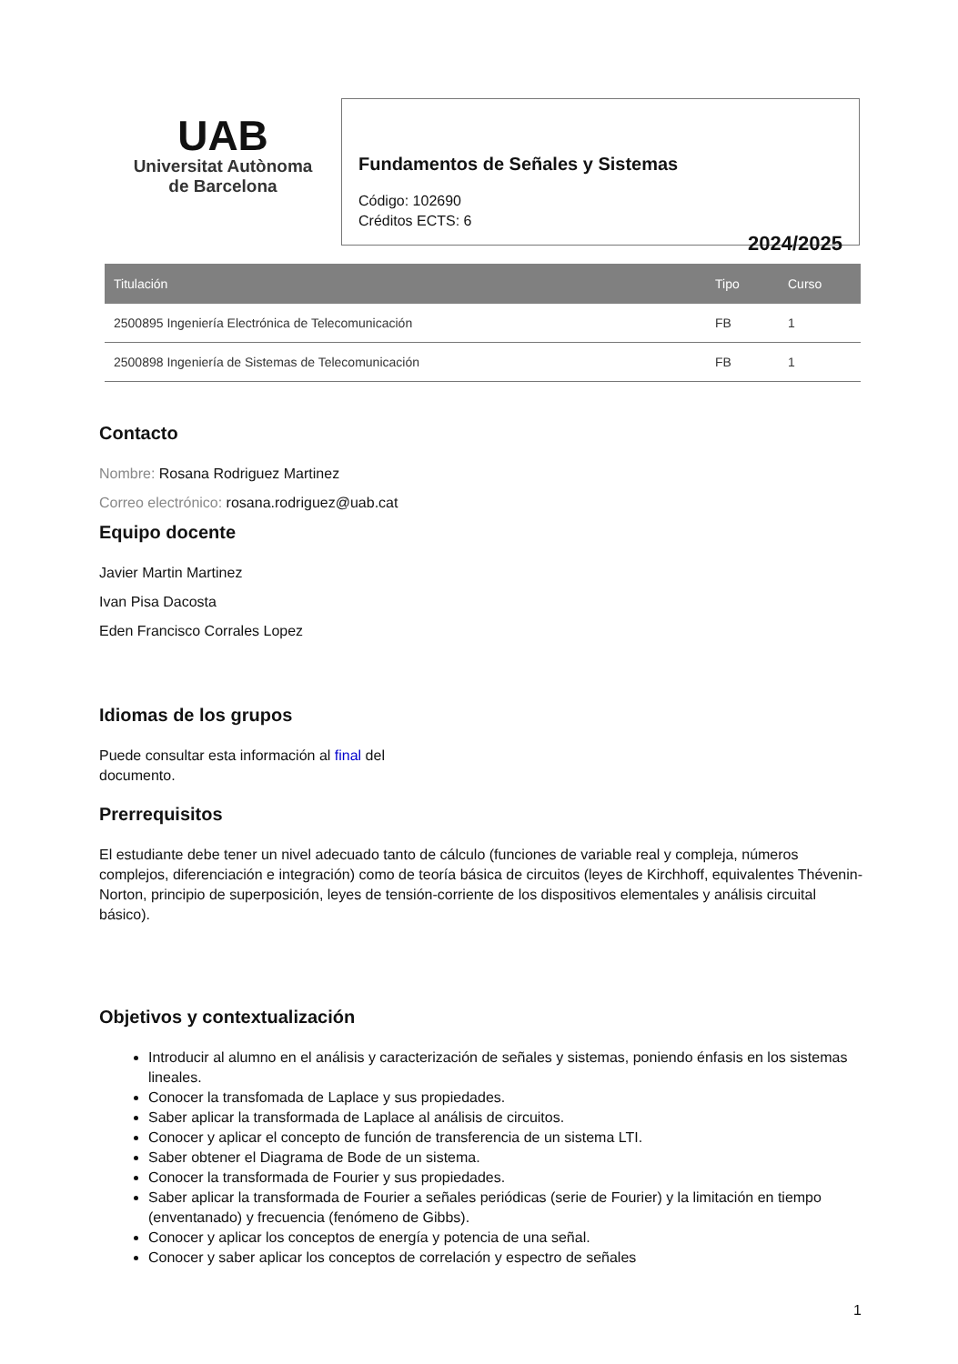UAB
Universitat Autònoma
de Barcelona
Fundamentos de Señales y Sistemas
Código: 102690
Créditos ECTS: 6
2024/2025
| Titulación | Tipo | Curso |
| --- | --- | --- |
| 2500895 Ingeniería Electrónica de Telecomunicación | FB | 1 |
| 2500898 Ingeniería de Sistemas de Telecomunicación | FB | 1 |
Contacto
Nombre: Rosana Rodriguez Martinez
Correo electrónico: rosana.rodriguez@uab.cat
Equipo docente
Javier Martin Martinez
Ivan Pisa Dacosta
Eden Francisco Corrales Lopez
Idiomas de los grupos
Puede consultar esta información al final del
documento.
Prerrequisitos
El estudiante debe tener un nivel adecuado tanto de cálculo (funciones de variable real y compleja, números complejos, diferenciación e integración) como de teoría básica de circuitos (leyes de Kirchhoff, equivalentes Thévenin-Norton, principio de superposición, leyes de tensión-corriente de los dispositivos elementales y análisis circuital básico).
Objetivos y contextualización
Introducir al alumno en el análisis y caracterización de señales y sistemas, poniendo énfasis en los sistemas lineales.
Conocer la transfomada de Laplace y sus propiedades.
Saber aplicar la transformada de Laplace al análisis de circuitos.
Conocer y aplicar el concepto de función de transferencia de un sistema LTI.
Saber obtener el Diagrama de Bode de un sistema.
Conocer la transformada de Fourier y sus propiedades.
Saber aplicar la transformada de Fourier a señales periódicas (serie de Fourier) y la limitación en tiempo (enventanado) y frecuencia (fenómeno de Gibbs).
Conocer y aplicar los conceptos de energía y potencia de una señal.
Conocer y saber aplicar los conceptos de correlación y espectro de señales
1